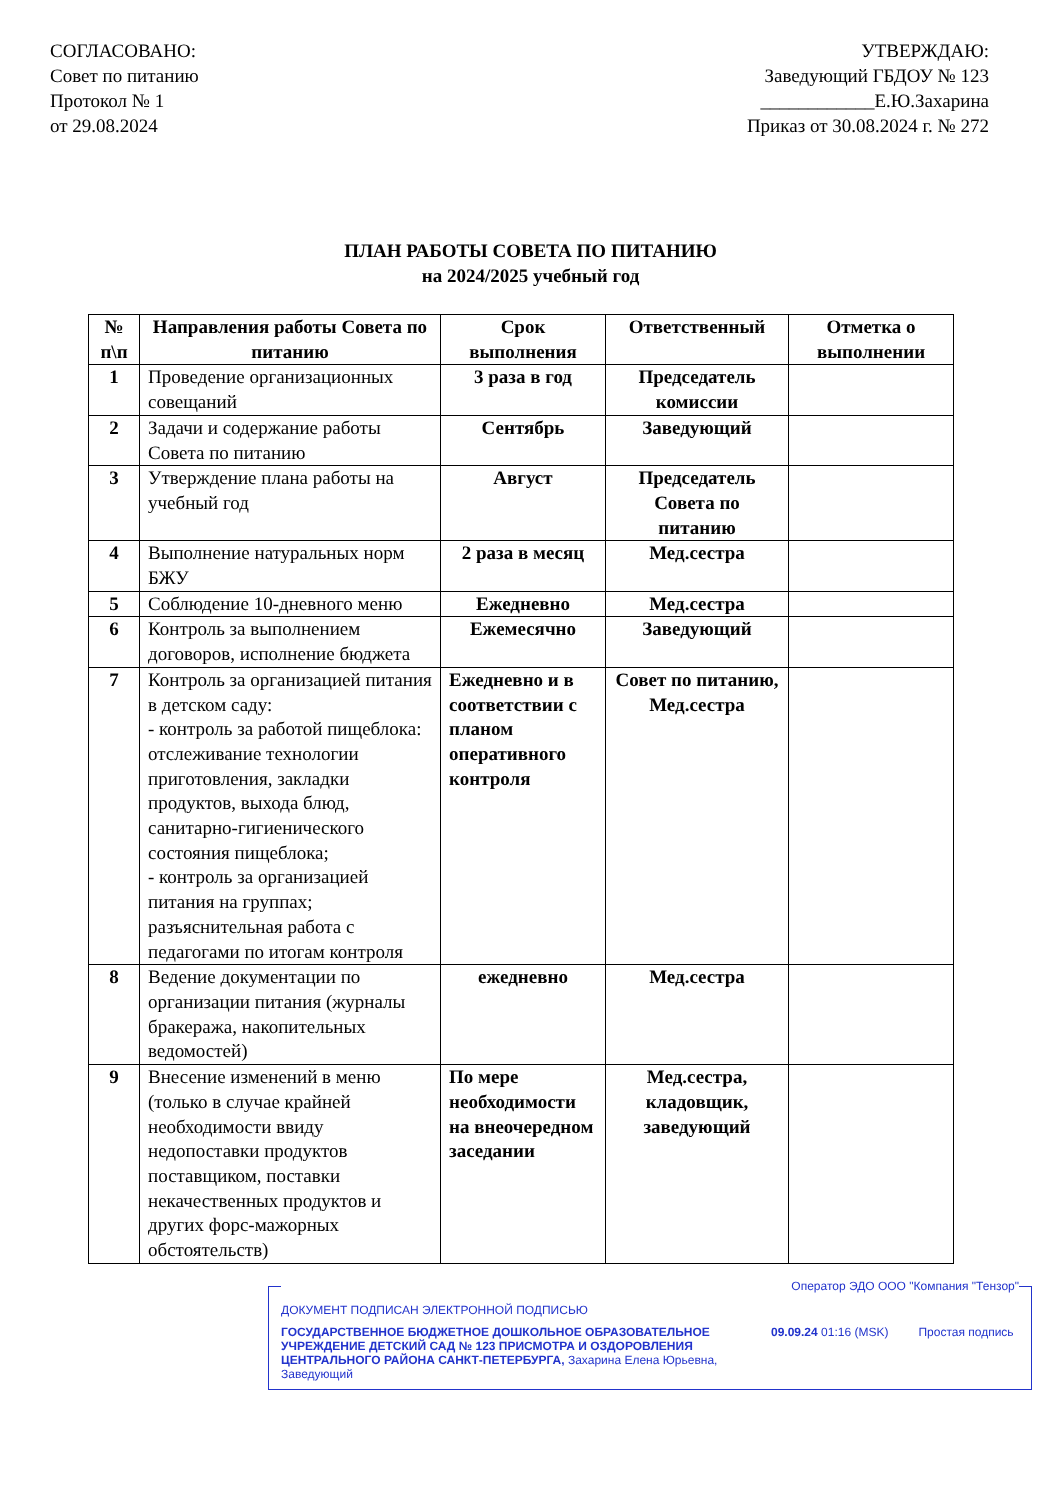СОГЛАСОВАНО:
Совет по питанию
Протокол № 1
от 29.08.2024
УТВЕРЖДАЮ:
Заведующий ГБДОУ № 123
____________Е.Ю.Захарина
Приказ от 30.08.2024 г. № 272
ПЛАН РАБОТЫ СОВЕТА ПО ПИТАНИЮ
на 2024/2025 учебный год
| № п\п | Направления работы Совета по питанию | Срок выполнения | Ответственный | Отметка о выполнении |
| --- | --- | --- | --- | --- |
| 1 | Проведение организационных совещаний | 3 раза в год | Председатель комиссии | |
| 2 | Задачи и содержание работы Совета по питанию | Сентябрь | Заведующий | |
| 3 | Утверждение плана работы на учебный год | Август | Председатель Совета по питанию | |
| 4 | Выполнение натуральных норм БЖУ | 2 раза в месяц | Мед.сестра | |
| 5 | Соблюдение 10-дневного меню | Ежедневно | Мед.сестра | |
| 6 | Контроль за выполнением договоров, исполнение бюджета | Ежемесячно | Заведующий | |
| 7 | Контроль за организацией питания в детском саду: - контроль за работой пищеблока: отслеживание технологии приготовления, закладки продуктов, выхода блюд, санитарно-гигиенического состояния пищеблока; - контроль за организацией питания на группах; разъяснительная работа с педагогами по итогам контроля | Ежедневно и в соответствии с планом оперативного контроля | Совет по питанию, Мед.сестра | |
| 8 | Ведение документации по организации питания (журналы бракеража, накопительных ведомостей) | ежедневно | Мед.сестра | |
| 9 | Внесение изменений в меню (только в случае крайней необходимости ввиду недопоставки продуктов поставщиком, поставки некачественных продуктов и других форс-мажорных обстоятельств) | По мере необходимости на внеочередном заседании | Мед.сестра, кладовщик, заведующий | |
Оператор ЭДО ООО "Компания "Тензор"
ДОКУМЕНТ ПОДПИСАН ЭЛЕКТРОННОЙ ПОДПИСЬЮ
ГОСУДАРСТВЕННОЕ БЮДЖЕТНОЕ ДОШКОЛЬНОЕ ОБРАЗОВАТЕЛЬНОЕ УЧРЕЖДЕНИЕ ДЕТСКИЙ САД № 123 ПРИСМОТРА И ОЗДОРОВЛЕНИЯ ЦЕНТРАЛЬНОГО РАЙОНА САНКТ-ПЕТЕРБУРГА, Захарина Елена Юрьевна, Заведующий
09.09.24 01:16 (MSK) Простая подпись